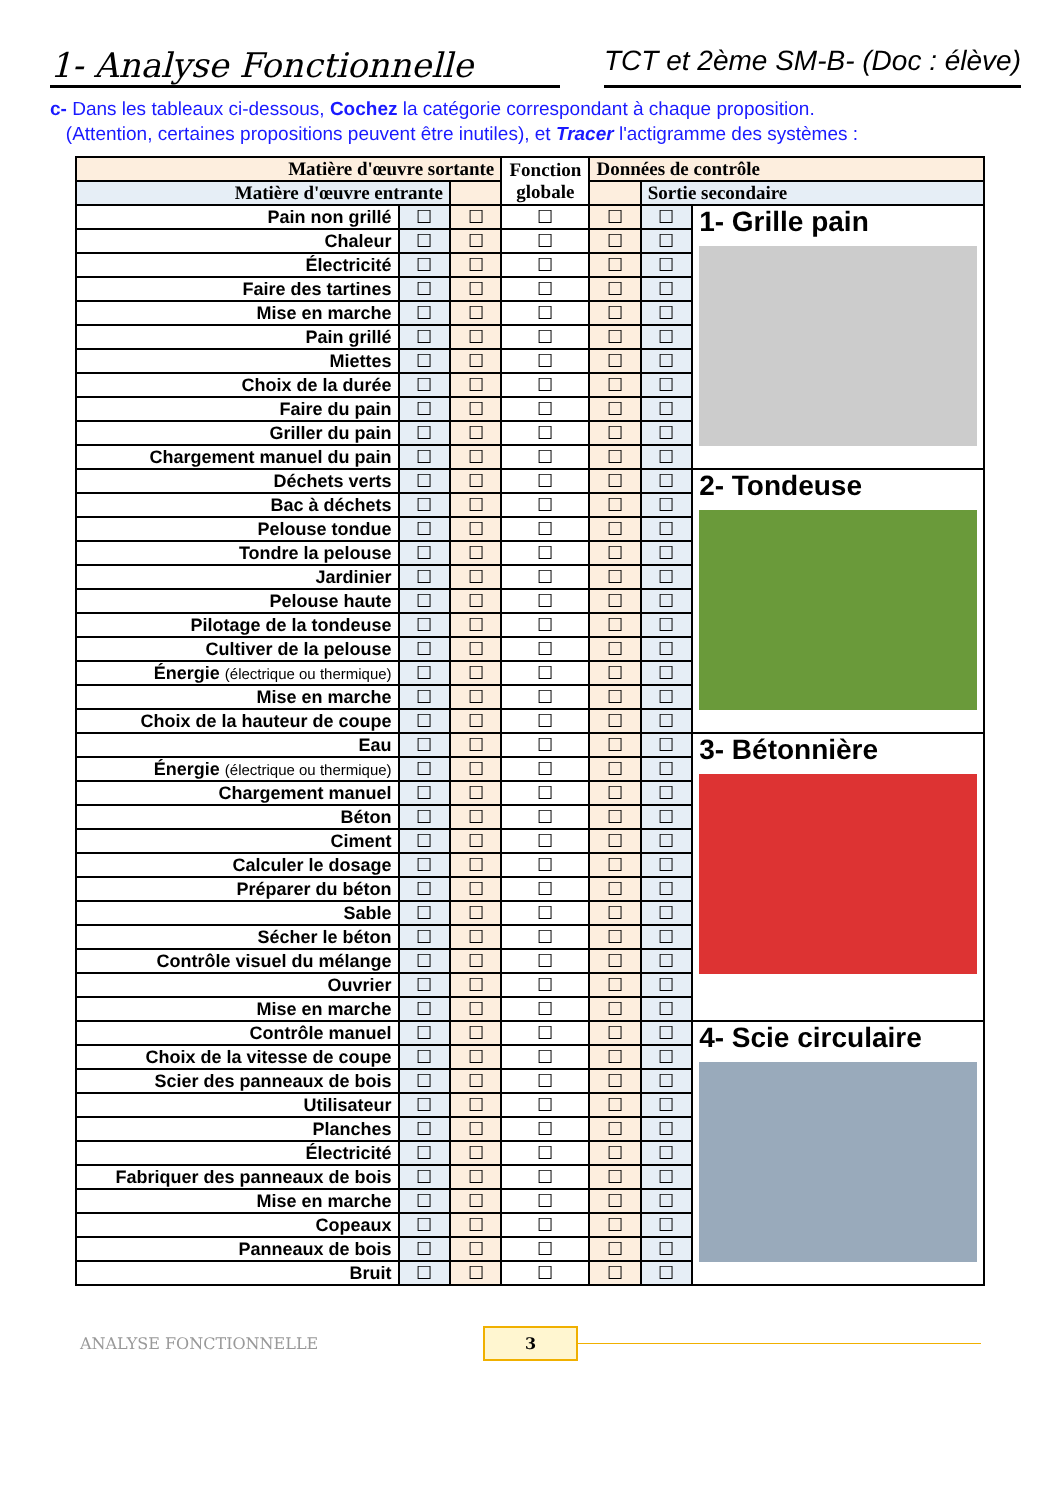1- Analyse Fonctionnelle
TCT et 2ème SM-B- (Doc : élève)
c- Dans les tableaux ci-dessous, Cochez la catégorie correspondant à chaque proposition.
(Attention, certaines propositions peuvent être inutiles), et Tracer l'actigramme des systèmes :
| Matière d'œuvre sortante | | | Fonction globale | Données de contrôle | | |
| --- | --- | --- | --- | --- | --- | --- |
| Matière d'œuvre entrante | | | | | Sortie secondaire | |
| Pain non grillé | ☐ | ☐ | ☐ | ☐ | ☐ | 1- Grille pain |
| Chaleur | ☐ | ☐ | ☐ | ☐ | ☐ | |
| Électricité | ☐ | ☐ | ☐ | ☐ | ☐ | |
| Faire des tartines | ☐ | ☐ | ☐ | ☐ | ☐ | |
| Mise en marche | ☐ | ☐ | ☐ | ☐ | ☐ | |
| Pain grillé | ☐ | ☐ | ☐ | ☐ | ☐ | |
| Miettes | ☐ | ☐ | ☐ | ☐ | ☐ | |
| Choix de la durée | ☐ | ☐ | ☐ | ☐ | ☐ | |
| Faire du pain | ☐ | ☐ | ☐ | ☐ | ☐ | |
| Griller du pain | ☐ | ☐ | ☐ | ☐ | ☐ | |
| Chargement manuel du pain | ☐ | ☐ | ☐ | ☐ | ☐ | |
| Déchets verts | ☐ | ☐ | ☐ | ☐ | ☐ | 2- Tondeuse |
| Bac à déchets | ☐ | ☐ | ☐ | ☐ | ☐ | |
| Pelouse tondue | ☐ | ☐ | ☐ | ☐ | ☐ | |
| Tondre la pelouse | ☐ | ☐ | ☐ | ☐ | ☐ | |
| Jardinier | ☐ | ☐ | ☐ | ☐ | ☐ | |
| Pelouse haute | ☐ | ☐ | ☐ | ☐ | ☐ | |
| Pilotage de la tondeuse | ☐ | ☐ | ☐ | ☐ | ☐ | |
| Cultiver de la pelouse | ☐ | ☐ | ☐ | ☐ | ☐ | |
| Énergie (électrique ou thermique) | ☐ | ☐ | ☐ | ☐ | ☐ | |
| Mise en marche | ☐ | ☐ | ☐ | ☐ | ☐ | |
| Choix de la hauteur de coupe | ☐ | ☐ | ☐ | ☐ | ☐ | |
| Eau | ☐ | ☐ | ☐ | ☐ | ☐ | 3- Bétonnière |
| Énergie (électrique ou thermique) | ☐ | ☐ | ☐ | ☐ | ☐ | |
| Chargement manuel | ☐ | ☐ | ☐ | ☐ | ☐ | |
| Béton | ☐ | ☐ | ☐ | ☐ | ☐ | |
| Ciment | ☐ | ☐ | ☐ | ☐ | ☐ | |
| Calculer le dosage | ☐ | ☐ | ☐ | ☐ | ☐ | |
| Préparer du béton | ☐ | ☐ | ☐ | ☐ | ☐ | |
| Sable | ☐ | ☐ | ☐ | ☐ | ☐ | |
| Sécher le béton | ☐ | ☐ | ☐ | ☐ | ☐ | |
| Contrôle visuel du mélange | ☐ | ☐ | ☐ | ☐ | ☐ | |
| Ouvrier | ☐ | ☐ | ☐ | ☐ | ☐ | |
| Mise en marche | ☐ | ☐ | ☐ | ☐ | ☐ | |
| Contrôle manuel | ☐ | ☐ | ☐ | ☐ | ☐ | 4- Scie circulaire |
| Choix de la vitesse de coupe | ☐ | ☐ | ☐ | ☐ | ☐ | |
| Scier des panneaux de bois | ☐ | ☐ | ☐ | ☐ | ☐ | |
| Utilisateur | ☐ | ☐ | ☐ | ☐ | ☐ | |
| Planches | ☐ | ☐ | ☐ | ☐ | ☐ | |
| Électricité | ☐ | ☐ | ☐ | ☐ | ☐ | |
| Fabriquer des panneaux de bois | ☐ | ☐ | ☐ | ☐ | ☐ | |
| Mise en marche | ☐ | ☐ | ☐ | ☐ | ☐ | |
| Copeaux | ☐ | ☐ | ☐ | ☐ | ☐ | |
| Panneaux de bois | ☐ | ☐ | ☐ | ☐ | ☐ | |
| Bruit | ☐ | ☐ | ☐ | ☐ | ☐ | |
ANALYSE FONCTIONNELLE 3